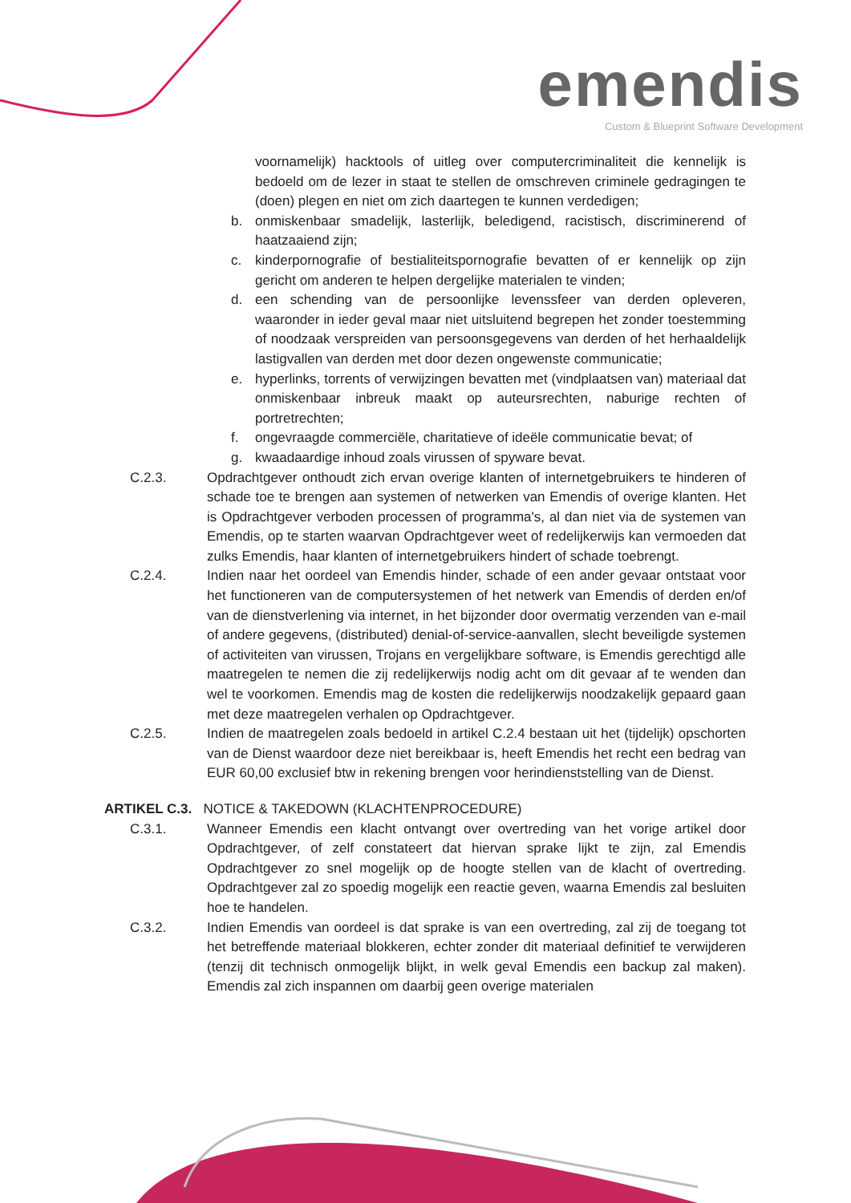emendis
Custom & Blueprint Software Development
voornamelijk) hacktools of uitleg over computercriminaliteit die kennelijk is bedoeld om de lezer in staat te stellen de omschreven criminele gedragingen te (doen) plegen en niet om zich daartegen te kunnen verdedigen;
b. onmiskenbaar smadelijk, lasterlijk, beledigend, racistisch, discriminerend of haatzaaiend zijn;
c. kinderpornografie of bestialiteitspornografie bevatten of er kennelijk op zijn gericht om anderen te helpen dergelijke materialen te vinden;
d. een schending van de persoonlijke levenssfeer van derden opleveren, waaronder in ieder geval maar niet uitsluitend begrepen het zonder toestemming of noodzaak verspreiden van persoonsgegevens van derden of het herhaaldelijk lastigvallen van derden met door dezen ongewenste communicatie;
e. hyperlinks, torrents of verwijzingen bevatten met (vindplaatsen van) materiaal dat onmiskenbaar inbreuk maakt op auteursrechten, naburige rechten of portretrechten;
f. ongevraagde commerciële, charitatieve of ideële communicatie bevat; of
g. kwaadaardige inhoud zoals virussen of spyware bevat.
C.2.3. Opdrachtgever onthoudt zich ervan overige klanten of internetgebruikers te hinderen of schade toe te brengen aan systemen of netwerken van Emendis of overige klanten. Het is Opdrachtgever verboden processen of programma's, al dan niet via de systemen van Emendis, op te starten waarvan Opdrachtgever weet of redelijkerwijs kan vermoeden dat zulks Emendis, haar klanten of internetgebruikers hindert of schade toebrengt.
C.2.4. Indien naar het oordeel van Emendis hinder, schade of een ander gevaar ontstaat voor het functioneren van de computersystemen of het netwerk van Emendis of derden en/of van de dienstverlening via internet, in het bijzonder door overmatig verzenden van e-mail of andere gegevens, (distributed) denial-of-service-aanvallen, slecht beveiligde systemen of activiteiten van virussen, Trojans en vergelijkbare software, is Emendis gerechtigd alle maatregelen te nemen die zij redelijkerwijs nodig acht om dit gevaar af te wenden dan wel te voorkomen. Emendis mag de kosten die redelijkerwijs noodzakelijk gepaard gaan met deze maatregelen verhalen op Opdrachtgever.
C.2.5. Indien de maatregelen zoals bedoeld in artikel C.2.4 bestaan uit het (tijdelijk) opschorten van de Dienst waardoor deze niet bereikbaar is, heeft Emendis het recht een bedrag van EUR 60,00 exclusief btw in rekening brengen voor herindienststelling van de Dienst.
ARTIKEL C.3. NOTICE & TAKEDOWN (KLACHTENPROCEDURE)
C.3.1. Wanneer Emendis een klacht ontvangt over overtreding van het vorige artikel door Opdrachtgever, of zelf constateert dat hiervan sprake lijkt te zijn, zal Emendis Opdrachtgever zo snel mogelijk op de hoogte stellen van de klacht of overtreding. Opdrachtgever zal zo spoedig mogelijk een reactie geven, waarna Emendis zal besluiten hoe te handelen.
C.3.2. Indien Emendis van oordeel is dat sprake is van een overtreding, zal zij de toegang tot het betreffende materiaal blokkeren, echter zonder dit materiaal definitief te verwijderen (tenzij dit technisch onmogelijk blijkt, in welk geval Emendis een backup zal maken). Emendis zal zich inspannen om daarbij geen overige materialen